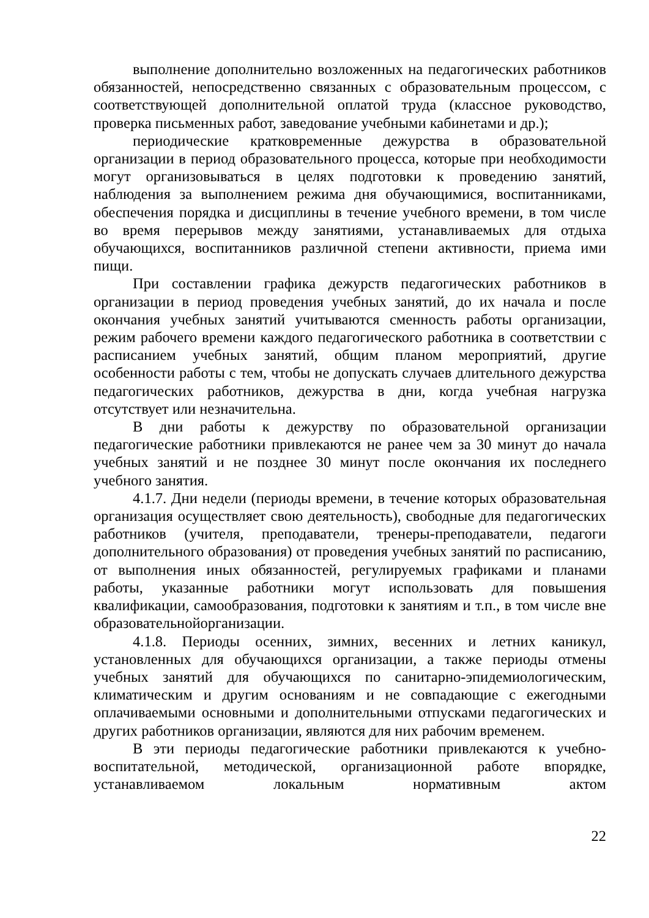выполнение дополнительно возложенных на педагогических работников обязанностей, непосредственно связанных с образовательным процессом, с соответствующей дополнительной оплатой труда (классное руководство, проверка письменных работ, заведование учебными кабинетами и др.);
периодические кратковременные дежурства в образовательной организации в период образовательного процесса, которые при необходимости могут организовываться в целях подготовки к проведению занятий, наблюдения за выполнением режима дня обучающимися, воспитанниками, обеспечения порядка и дисциплины в течение учебного времени, в том числе во время перерывов между занятиями, устанавливаемых для отдыха обучающихся, воспитанников различной степени активности, приема ими пищи.
При составлении графика дежурств педагогических работников в организации в период проведения учебных занятий, до их начала и после окончания учебных занятий учитываются сменность работы организации, режим рабочего времени каждого педагогического работника в соответствии с расписанием учебных занятий, общим планом мероприятий, другие особенности работы с тем, чтобы не допускать случаев длительного дежурства педагогических работников, дежурства в дни, когда учебная нагрузка отсутствует или незначительна.
В дни работы к дежурству по образовательной организации педагогические работники привлекаются не ранее чем за 30 минут до начала учебных занятий и не позднее 30 минут после окончания их последнего учебного занятия.
4.1.7. Дни недели (периоды времени, в течение которых образовательная организация осуществляет свою деятельность), свободные для педагогических работников (учителя, преподаватели, тренеры-преподаватели, педагоги дополнительного образования) от проведения учебных занятий по расписанию, от выполнения иных обязанностей, регулируемых графиками и планами работы, указанные работники могут использовать для повышения квалификации, самообразования, подготовки к занятиям и т.п., в том числе вне образовательнойорганизации.
4.1.8. Периоды осенних, зимних, весенних и летних каникул, установленных для обучающихся организации, а также периоды отмены учебных занятий для обучающихся по санитарно-эпидемиологическим, климатическим и другим основаниям и не совпадающие с ежегодными оплачиваемыми основными и дополнительными отпусками педагогических и других работников организации, являются для них рабочим временем.
В эти периоды педагогические работники привлекаются к учебно-воспитательной, методической, организационной работе впорядке, устанавливаемом локальным нормативным актом
22